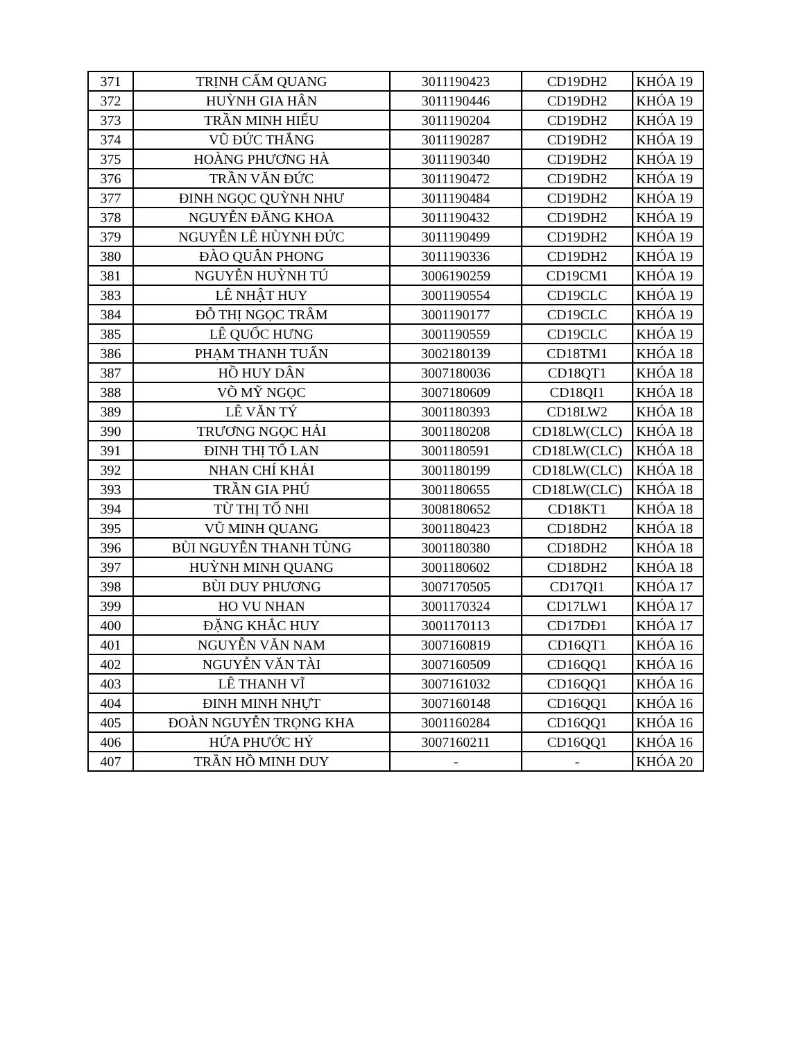| 371 | TRỊNH CẨM QUANG | 3011190423 | CD19DH2 | KHÓA 19 |
| 372 | HUỲNH GIA HÂN | 3011190446 | CD19DH2 | KHÓA 19 |
| 373 | TRẦN MINH HIẾU | 3011190204 | CD19DH2 | KHÓA 19 |
| 374 | VŨ ĐỨC THẮNG | 3011190287 | CD19DH2 | KHÓA 19 |
| 375 | HOÀNG PHƯƠNG HÀ | 3011190340 | CD19DH2 | KHÓA 19 |
| 376 | TRẦN VĂN ĐỨC | 3011190472 | CD19DH2 | KHÓA 19 |
| 377 | ĐINH NGỌC QUỲNH NHƯ | 3011190484 | CD19DH2 | KHÓA 19 |
| 378 | NGUYỄN ĐĂNG KHOA | 3011190432 | CD19DH2 | KHÓA 19 |
| 379 | NGUYỄN LÊ HÙYNH ĐỨC | 3011190499 | CD19DH2 | KHÓA 19 |
| 380 | ĐÀO QUÂN PHONG | 3011190336 | CD19DH2 | KHÓA 19 |
| 381 | NGUYỄN HUỲNH TÚ | 3006190259 | CD19CM1 | KHÓA 19 |
| 383 | LÊ NHẬT HUY | 3001190554 | CD19CLC | KHÓA 19 |
| 384 | ĐỖ THỊ NGỌC TRÂM | 3001190177 | CD19CLC | KHÓA 19 |
| 385 | LÊ QUỐC HƯNG | 3001190559 | CD19CLC | KHÓA 19 |
| 386 | PHẠM THANH TUẤN | 3002180139 | CD18TM1 | KHÓA 18 |
| 387 | HỒ HUY DÂN | 3007180036 | CD18QT1 | KHÓA 18 |
| 388 | VÕ MỸ NGỌC | 3007180609 | CD18QI1 | KHÓA 18 |
| 389 | LÊ VĂN TÝ | 3001180393 | CD18LW2 | KHÓA 18 |
| 390 | TRƯƠNG NGỌC HẢI | 3001180208 | CD18LW(CLC) | KHÓA 18 |
| 391 | ĐINH THỊ TỐ LAN | 3001180591 | CD18LW(CLC) | KHÓA 18 |
| 392 | NHAN CHÍ KHẢI | 3001180199 | CD18LW(CLC) | KHÓA 18 |
| 393 | TRẦN GIA PHÚ | 3001180655 | CD18LW(CLC) | KHÓA 18 |
| 394 | TỪ THỊ TỐ NHI | 3008180652 | CD18KT1 | KHÓA 18 |
| 395 | VŨ MINH QUANG | 3001180423 | CD18DH2 | KHÓA 18 |
| 396 | BÙI NGUYỄN THANH TÙNG | 3001180380 | CD18DH2 | KHÓA 18 |
| 397 | HUỲNH MINH QUANG | 3001180602 | CD18DH2 | KHÓA 18 |
| 398 | BÙI DUY PHƯƠNG | 3007170505 | CD17QI1 | KHÓA 17 |
| 399 | HO VU NHAN | 3001170324 | CD17LW1 | KHÓA 17 |
| 400 | ĐẶNG KHẮC HUY | 3001170113 | CD17DĐ1 | KHÓA 17 |
| 401 | NGUYỄN VĂN NAM | 3007160819 | CD16QT1 | KHÓA 16 |
| 402 | NGUYỄN VĂN TÀI | 3007160509 | CD16QQ1 | KHÓA 16 |
| 403 | LÊ THANH VĨ | 3007161032 | CD16QQ1 | KHÓA 16 |
| 404 | ĐINH MINH NHỰT | 3007160148 | CD16QQ1 | KHÓA 16 |
| 405 | ĐOÀN NGUYỄN TRỌNG KHA | 3001160284 | CD16QQ1 | KHÓA 16 |
| 406 | HỨA PHƯỚC HỶ | 3007160211 | CD16QQ1 | KHÓA 16 |
| 407 | TRẦN HỒ MINH DUY | - | - | KHÓA 20 |